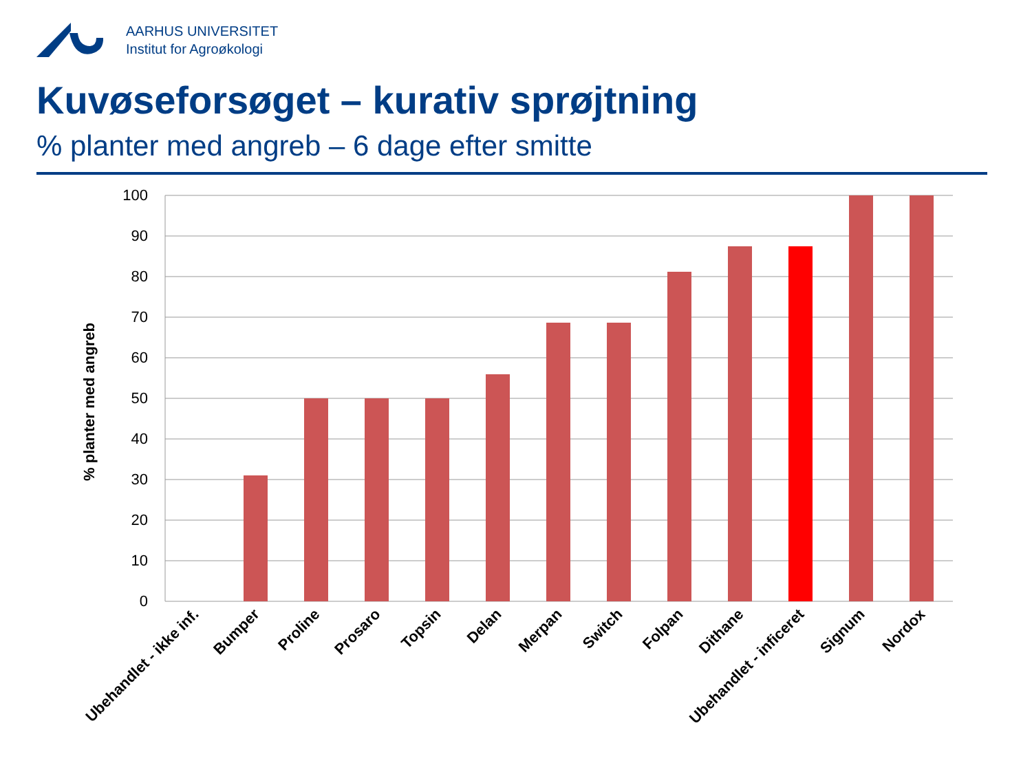AARHUS UNIVERSITET
Institut for Agroøkologi
Kuvøseforsøget – kurativ sprøjtning
% planter med angreb – 6 dage efter smitte
100
90
80
70
60
50
40
30
20
10
0
% planter med angreb
Ubehandlet - ikke inf.
Bumper
Proline
Prosaro
Topsin
Delan
Merpan
Switch
Folpan
Dithane
Ubehandlet - inficeret
Signum
Nordox